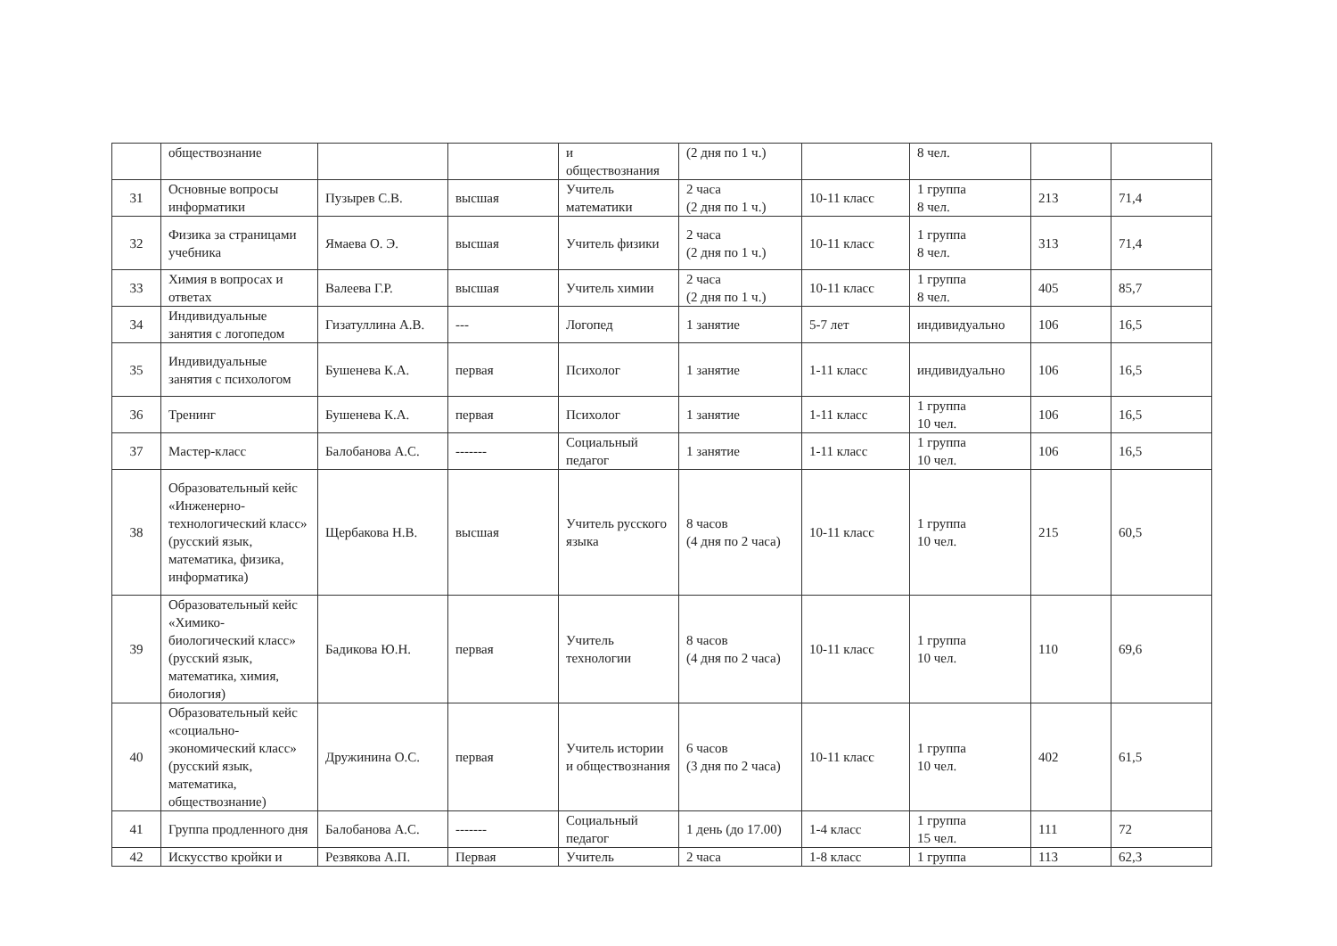| | обществознание | | | и обществознания | (2 дня по 1 ч.) | | 8 чел. | | |
| 31 | Основные вопросы информатики | Пузырев С.В. | высшая | Учитель математики | 2 часа (2 дня по 1 ч.) | 10-11 класс | 1 группа 8 чел. | 213 | 71,4 |
| 32 | Физика за страницами учебника | Ямаева О. Э. | высшая | Учитель физики | 2 часа (2 дня по 1 ч.) | 10-11 класс | 1 группа 8 чел. | 313 | 71,4 |
| 33 | Химия в вопросах и ответах | Валеева Г.Р. | высшая | Учитель химии | 2 часа (2 дня по 1 ч.) | 10-11 класс | 1 группа 8 чел. | 405 | 85,7 |
| 34 | Индивидуальные занятия с логопедом | Гизатуллина А.В. | --- | Логопед | 1 занятие | 5-7 лет | индивидуально | 106 | 16,5 |
| 35 | Индивидуальные занятия с психологом | Бушенева К.А. | первая | Психолог | 1 занятие | 1-11 класс | индивидуально | 106 | 16,5 |
| 36 | Тренинг | Бушенева К.А. | первая | Психолог | 1 занятие | 1-11 класс | 1 группа 10 чел. | 106 | 16,5 |
| 37 | Мастер-класс | Балобанова А.С. | ------- | Социальный педагог | 1 занятие | 1-11 класс | 1 группа 10 чел. | 106 | 16,5 |
| 38 | Образовательный кейс «Инженерно-технологический класс» (русский язык, математика, физика, информатика) | Щербакова Н.В. | высшая | Учитель русского языка | 8 часов (4 дня по 2 часа) | 10-11 класс | 1 группа 10 чел. | 215 | 60,5 |
| 39 | Образовательный кейс «Химико-биологический класс» (русский язык, математика, химия, биология) | Бадикова Ю.Н. | первая | Учитель технологии | 8 часов (4 дня по 2 часа) | 10-11 класс | 1 группа 10 чел. | 110 | 69,6 |
| 40 | Образовательный кейс «социально-экономический класс» (русский язык, математика, обществознание) | Дружинина О.С. | первая | Учитель истории и обществознания | 6 часов (3 дня по 2 часа) | 10-11 класс | 1 группа 10 чел. | 402 | 61,5 |
| 41 | Группа продленного дня | Балобанова А.С. | ------- | Социальный педагог | 1 день (до 17.00) | 1-4 класс | 1 группа 15 чел. | 111 | 72 |
| 42 | Искусство кройки и | Резвякова А.П. | Первая | Учитель | 2 часа | 1-8 класс | 1 группа | 113 | 62,3 |